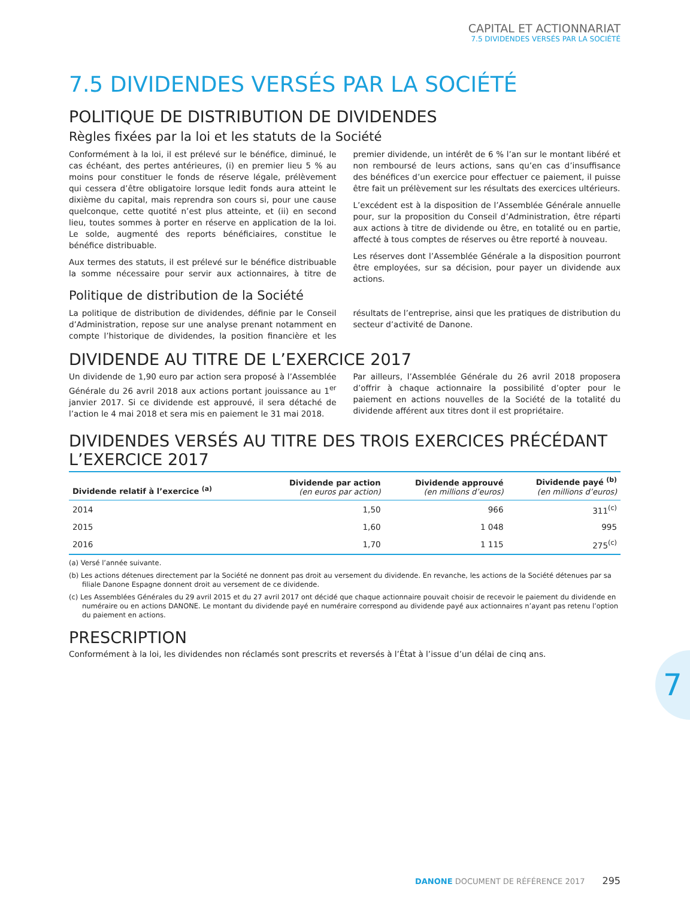CAPITAL ET ACTIONNARIAT
7.5 DIVIDENDES VERSÉS PAR LA SOCIÉTÉ
7.5 DIVIDENDES VERSÉS PAR LA SOCIÉTÉ
POLITIQUE DE DISTRIBUTION DE DIVIDENDES
Règles fixées par la loi et les statuts de la Société
Conformément à la loi, il est prélevé sur le bénéfice, diminué, le cas échéant, des pertes antérieures, (i) en premier lieu 5 % au moins pour constituer le fonds de réserve légale, prélèvement qui cessera d’être obligatoire lorsque ledit fonds aura atteint le dixième du capital, mais reprendra son cours si, pour une cause quelconque, cette quotité n’est plus atteinte, et (ii) en second lieu, toutes sommes à porter en réserve en application de la loi. Le solde, augmenté des reports bénéficiaires, constitue le bénéfice distribuable.
Aux termes des statuts, il est prélevé sur le bénéfice distribuable la somme nécessaire pour servir aux actionnaires, à titre de premier dividende, un intérêt de 6 % l’an sur le montant libéré et non remboursé de leurs actions, sans qu’en cas d’insuffisance des bénéfices d’un exercice pour effectuer ce paiement, il puisse être fait un prélèvement sur les résultats des exercices ultérieurs.
L’excédent est à la disposition de l’Assemblée Générale annuelle pour, sur la proposition du Conseil d’Administration, être réparti aux actions à titre de dividende ou être, en totalité ou en partie, affecté à tous comptes de réserves ou être reporté à nouveau.
Les réserves dont l’Assemblée Générale a la disposition pourront être employées, sur sa décision, pour payer un dividende aux actions.
Politique de distribution de la Société
La politique de distribution de dividendes, définie par le Conseil d’Administration, repose sur une analyse prenant notamment en compte l’historique de dividendes, la position financière et les résultats de l’entreprise, ainsi que les pratiques de distribution du secteur d’activité de Danone.
DIVIDENDE AU TITRE DE L’EXERCICE 2017
Un dividende de 1,90 euro par action sera proposé à l’Assemblée Générale du 26 avril 2018 aux actions portant jouissance au 1<sup>er</sup> janvier 2017. Si ce dividende est approuvé, il sera détaché de l’action le 4 mai 2018 et sera mis en paiement le 31 mai 2018.
Par ailleurs, l’Assemblée Générale du 26 avril 2018 proposera d’offrir à chaque actionnaire la possibilité d’opter pour le paiement en actions nouvelles de la Société de la totalité du dividende afférent aux titres dont il est propriétaire.
DIVIDENDES VERSÉS AU TITRE DES TROIS EXERCICES PRÉCÉDANT L’EXERCICE 2017
| Dividende relatif à l’exercice <sup>(a)</sup> | Dividende par action (en euros par action) | Dividende approuvé (en millions d’euros) | Dividende payé <sup>(b)</sup> (en millions d’euros) |
| --- | --- | --- | --- |
| 2014 | 1,50 | 966 | 311<sup>(c)</sup> |
| 2015 | 1,60 | 1 048 | 995 |
| 2016 | 1,70 | 1 115 | 275<sup>(c)</sup> |
(a) Versé l’année suivante.
(b) Les actions détenues directement par la Société ne donnent pas droit au versement du dividende. En revanche, les actions de la Société détenues par sa filiale Danone Espagne donnent droit au versement de ce dividende.
(c) Les Assemblées Générales du 29 avril 2015 et du 27 avril 2017 ont décidé que chaque actionnaire pouvait choisir de recevoir le paiement du dividende en numéraire ou en actions DANONE. Le montant du dividende payé en numéraire correspond au dividende payé aux actionnaires n’ayant pas retenu l’option du paiement en actions.
PRESCRIPTION
Conformément à la loi, les dividendes non réclamés sont prescrits et reversés à l’État à l’issue d’un délai de cinq ans.
7
DANONE DOCUMENT DE RÉFÉRENCE 2017 295